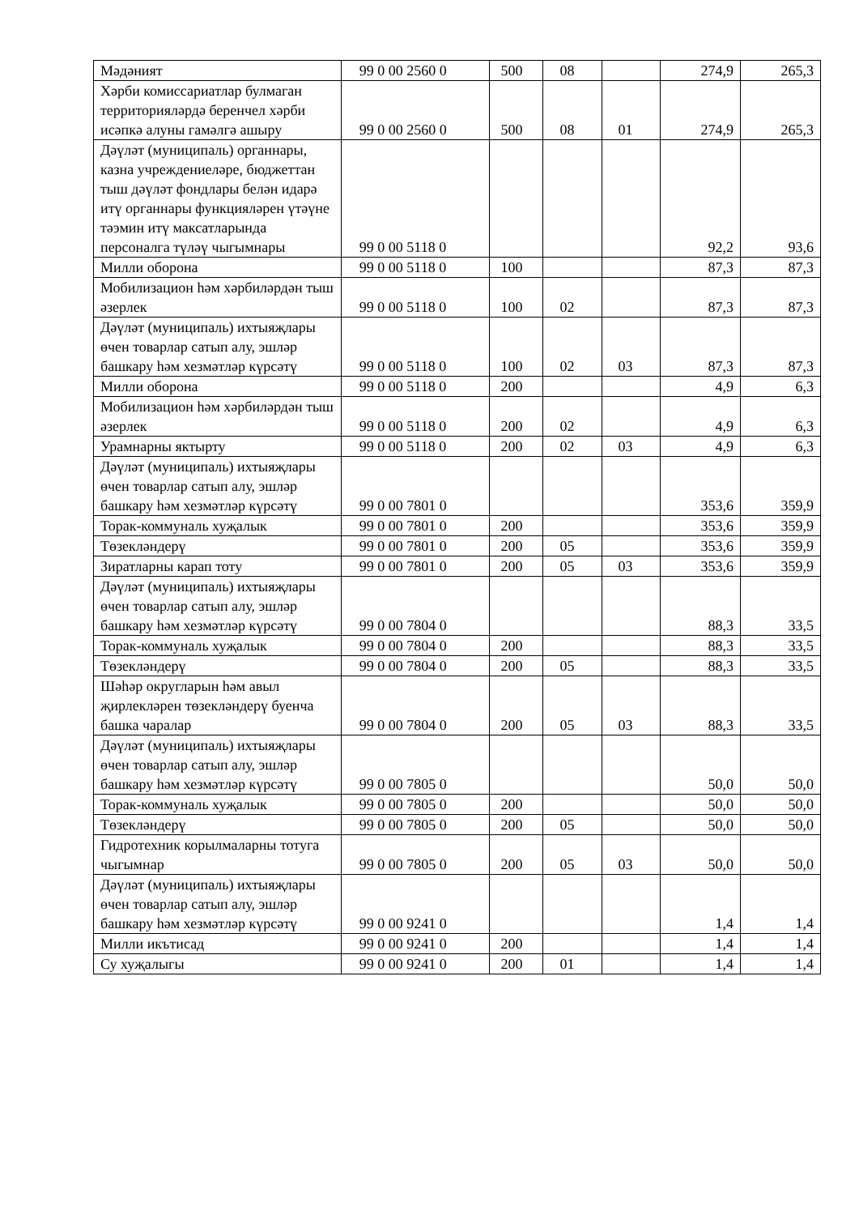| Мәдәният | 99 0 00 2560 0 | 500 | 08 | | 274,9 | 265,3 |
| Хәрби комиссариатлар булмаган территорияләрдә беренчел хәрби исәпкә алуны гамәлгә ашыру | 99 0 00 2560 0 | 500 | 08 | 01 | 274,9 | 265,3 |
| Дәүләт (муниципаль) органнары, казна учреждениеләре, бюджеттан тыш дәүләт фондлары белән идарә итү органнары функцияләрен үтәүне тәэмин итү максатларында персоналга түләү чыгымнары | 99 0 00 5118 0 | | | | 92,2 | 93,6 |
| Милли оборона | 99 0 00 5118 0 | 100 | | | 87,3 | 87,3 |
| Мобилизацион һәм хәрбиләрдән тыш әзерлек | 99 0 00 5118 0 | 100 | 02 | | 87,3 | 87,3 |
| Дәүләт (муниципаль) ихтыяҗлары өчен товарлар сатып алу, эшләр башкару һәм хезмәтләр күрсәтү | 99 0 00 5118 0 | 100 | 02 | 03 | 87,3 | 87,3 |
| Милли оборона | 99 0 00 5118 0 | 200 | | | 4,9 | 6,3 |
| Мобилизацион һәм хәрбиләрдән тыш әзерлек | 99 0 00 5118 0 | 200 | 02 | | 4,9 | 6,3 |
| Урамнарны яктырту | 99 0 00 5118 0 | 200 | 02 | 03 | 4,9 | 6,3 |
| Дәүләт (муниципаль) ихтыяҗлары өчен товарлар сатып алу, эшләр башкару һәм хезмәтләр күрсәтү | 99 0 00 7801 0 | | | | 353,6 | 359,9 |
| Торак-коммуналь хуҗалык | 99 0 00 7801 0 | 200 | | | 353,6 | 359,9 |
| Төзекләндерү | 99 0 00 7801 0 | 200 | 05 | | 353,6 | 359,9 |
| Зиратларны карап тоту | 99 0 00 7801 0 | 200 | 05 | 03 | 353,6 | 359,9 |
| Дәүләт (муниципаль) ихтыяҗлары өчен товарлар сатып алу, эшләр башкару һәм хезмәтләр күрсәтү | 99 0 00 7804 0 | | | | 88,3 | 33,5 |
| Торак-коммуналь хуҗалык | 99 0 00 7804 0 | 200 | | | 88,3 | 33,5 |
| Төзекләндерү | 99 0 00 7804 0 | 200 | 05 | | 88,3 | 33,5 |
| Шәһәр округларын һәм авыл җирлекләрен төзекләндерү буенча башка чаралар | 99 0 00 7804 0 | 200 | 05 | 03 | 88,3 | 33,5 |
| Дәүләт (муниципаль) ихтыяҗлары өчен товарлар сатып алу, эшләр башкару һәм хезмәтләр күрсәтү | 99 0 00 7805 0 | | | | 50,0 | 50,0 |
| Торак-коммуналь хуҗалык | 99 0 00 7805 0 | 200 | | | 50,0 | 50,0 |
| Төзекләндерү | 99 0 00 7805 0 | 200 | 05 | | 50,0 | 50,0 |
| Гидротехник корылмаларны тотуга чыгымнар | 99 0 00 7805 0 | 200 | 05 | 03 | 50,0 | 50,0 |
| Дәүләт (муниципаль) ихтыяҗлары өчен товарлар сатып алу, эшләр башкару һәм хезмәтләр күрсәтү | 99 0 00 9241 0 | | | | 1,4 | 1,4 |
| Милли икътисад | 99 0 00 9241 0 | 200 | | | 1,4 | 1,4 |
| Су хуҗалыгы | 99 0 00 9241 0 | 200 | 01 | | 1,4 | 1,4 |